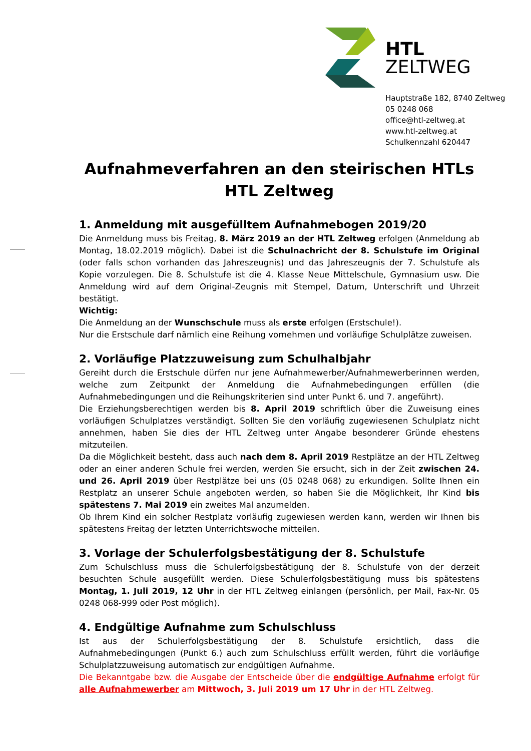HTL
ZELTWEG
Hauptstraße 182, 8740 Zeltweg
05 0248 068
office@htl-zeltweg.at
www.htl-zeltweg.at
Schulkennzahl 620447
Aufnahmeverfahren an den steirischen HTLs
HTL Zeltweg
1. Anmeldung mit ausgefülltem Aufnahmebogen 2019/20
Die Anmeldung muss bis Freitag, 8. März 2019 an der HTL Zeltweg erfolgen (Anmeldung ab Montag, 18.02.2019 möglich). Dabei ist die Schulnachricht der 8. Schulstufe im Original (oder falls schon vorhanden das Jahreszeugnis) und das Jahreszeugnis der 7. Schulstufe als Kopie vorzulegen. Die 8. Schulstufe ist die 4. Klasse Neue Mittelschule, Gymnasium usw. Die Anmeldung wird auf dem Original-Zeugnis mit Stempel, Datum, Unterschrift und Uhrzeit bestätigt.
Wichtig:
Die Anmeldung an der Wunschschule muss als erste erfolgen (Erstschule!).
Nur die Erstschule darf nämlich eine Reihung vornehmen und vorläufige Schulplätze zuweisen.
2. Vorläufige Platzzuweisung zum Schulhalbjahr
Gereiht durch die Erstschule dürfen nur jene Aufnahmewerber/Aufnahmewerberinnen werden, welche zum Zeitpunkt der Anmeldung die Aufnahmebedingungen erfüllen (die Aufnahmebedingungen und die Reihungskriterien sind unter Punkt 6. und 7. angeführt).
Die Erziehungsberechtigen werden bis 8. April 2019 schriftlich über die Zuweisung eines vorläufigen Schulplatzes verständigt. Sollten Sie den vorläufig zugewiesenen Schulplatz nicht annehmen, haben Sie dies der HTL Zeltweg unter Angabe besonderer Gründe ehestens mitzuteilen.
Da die Möglichkeit besteht, dass auch nach dem 8. April 2019 Restplätze an der HTL Zeltweg oder an einer anderen Schule frei werden, werden Sie ersucht, sich in der Zeit zwischen 24. und 26. April 2019 über Restplätze bei uns (05 0248 068) zu erkundigen. Sollte Ihnen ein Restplatz an unserer Schule angeboten werden, so haben Sie die Möglichkeit, Ihr Kind bis spätestens 7. Mai 2019 ein zweites Mal anzumelden.
Ob Ihrem Kind ein solcher Restplatz vorläufig zugewiesen werden kann, werden wir Ihnen bis spätestens Freitag der letzten Unterrichtswoche mitteilen.
3. Vorlage der Schulerfolgsbestätigung der 8. Schulstufe
Zum Schulschluss muss die Schulerfolgsbestätigung der 8. Schulstufe von der derzeit besuchten Schule ausgefüllt werden. Diese Schulerfolgsbestätigung muss bis spätestens Montag, 1. Juli 2019, 12 Uhr in der HTL Zeltweg einlangen (persönlich, per Mail, Fax-Nr. 05 0248 068-999 oder Post möglich).
4. Endgültige Aufnahme zum Schulschluss
Ist aus der Schulerfolgsbestätigung der 8. Schulstufe ersichtlich, dass die Aufnahmebedingungen (Punkt 6.) auch zum Schulschluss erfüllt werden, führt die vorläufige Schulplatzzuweisung automatisch zur endgültigen Aufnahme.
Die Bekanntgabe bzw. die Ausgabe der Entscheide über die endgültige Aufnahme erfolgt für alle Aufnahmewerber am Mittwoch, 3. Juli 2019 um 17 Uhr in der HTL Zeltweg.